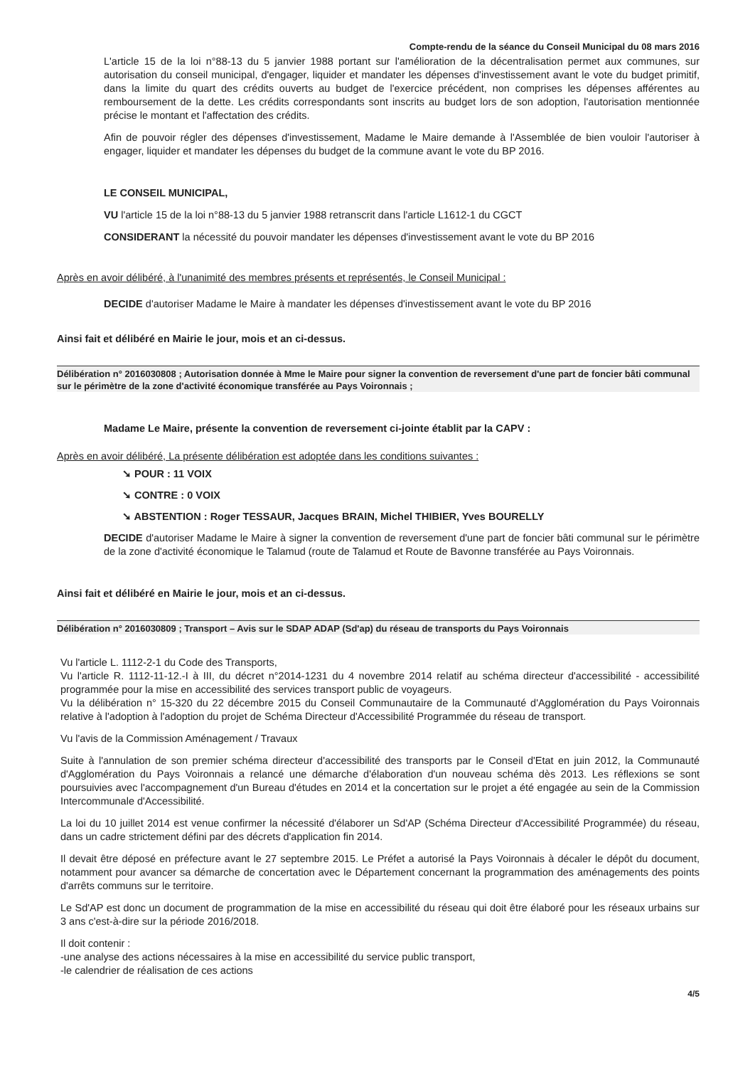Compte-rendu de la séance du Conseil Municipal du 08 mars 2016
L'article 15 de la loi n°88-13 du 5 janvier 1988 portant sur l'amélioration de la décentralisation permet aux communes, sur autorisation du conseil municipal, d'engager, liquider et mandater les dépenses d'investissement avant le vote du budget primitif, dans la limite du quart des crédits ouverts au budget de l'exercice précédent, non comprises les dépenses afférentes au remboursement de la dette. Les crédits correspondants sont inscrits au budget lors de son adoption, l'autorisation mentionnée précise le montant et l'affectation des crédits.
Afin de pouvoir régler des dépenses d'investissement, Madame le Maire demande à l'Assemblée de bien vouloir l'autoriser à engager, liquider et mandater les dépenses du budget de la commune avant le vote du BP 2016.
LE CONSEIL MUNICIPAL,
VU l'article 15 de la loi n°88-13 du 5 janvier 1988 retranscrit dans l'article L1612-1 du CGCT
CONSIDERANT la nécessité du pouvoir mandater les dépenses d'investissement avant le vote du BP 2016
Après en avoir délibéré, à l'unanimité des membres présents et représentés, le Conseil Municipal :
DECIDE d'autoriser Madame le Maire à mandater les dépenses d'investissement avant le vote du BP 2016
Ainsi fait et délibéré en Mairie le jour, mois et an ci-dessus.
Délibération n° 2016030808 ; Autorisation donnée à Mme le Maire pour signer la convention de reversement d'une part de foncier bâti communal sur le périmètre de la zone d'activité économique transférée au Pays Voironnais ;
Madame Le Maire, présente la convention de reversement ci-jointe établit par la CAPV :
Après en avoir délibéré, La présente délibération est adoptée dans les conditions suivantes :
➘ POUR : 11 VOIX
➘ CONTRE : 0 VOIX
➘ ABSTENTION : Roger TESSAUR, Jacques BRAIN, Michel THIBIER, Yves BOURELLY
DECIDE d'autoriser Madame le Maire à signer la convention de reversement d'une part de foncier bâti communal sur le périmètre de la zone d'activité économique le Talamud (route de Talamud et Route de Bavonne transférée au Pays Voironnais.
Ainsi fait et délibéré en Mairie le jour, mois et an ci-dessus.
Délibération n° 2016030809 ; Transport – Avis sur le SDAP ADAP (Sd'ap) du réseau de transports du Pays Voironnais
Vu l'article L. 1112-2-1 du Code des Transports,
Vu l'article R. 1112-11-12.-I à III, du décret n°2014-1231 du 4 novembre 2014 relatif au schéma directeur d'accessibilité - accessibilité programmée pour la mise en accessibilité des services transport public de voyageurs.
Vu la délibération n° 15-320 du 22 décembre 2015 du Conseil Communautaire de la Communauté d'Agglomération du Pays Voironnais relative à l'adoption à l'adoption du projet de Schéma Directeur d'Accessibilité Programmée du réseau de transport.
Vu l'avis de la Commission Aménagement / Travaux
Suite à l'annulation de son premier schéma directeur d'accessibilité des transports par le Conseil d'Etat en juin 2012, la Communauté d'Agglomération du Pays Voironnais a relancé une démarche d'élaboration d'un nouveau schéma dès 2013. Les réflexions se sont poursuivies avec l'accompagnement d'un Bureau d'études en 2014 et la concertation sur le projet a été engagée au sein de la Commission Intercommunale d'Accessibilité.
La loi du 10 juillet 2014 est venue confirmer la nécessité d'élaborer un Sd'AP (Schéma Directeur d'Accessibilité Programmée) du réseau, dans un cadre strictement défini par des décrets d'application fin 2014.
Il devait être déposé en préfecture avant le 27 septembre 2015. Le Préfet a autorisé la Pays Voironnais à décaler le dépôt du document, notamment pour avancer sa démarche de concertation avec le Département concernant la programmation des aménagements des points d'arrêts communs sur le territoire.
Le Sd'AP est donc un document de programmation de la mise en accessibilité du réseau qui doit être élaboré pour les réseaux urbains sur 3 ans c'est-à-dire sur la période 2016/2018.
Il doit contenir :
-une analyse des actions nécessaires à la mise en accessibilité du service public transport,
-le calendrier de réalisation de ces actions
4/5